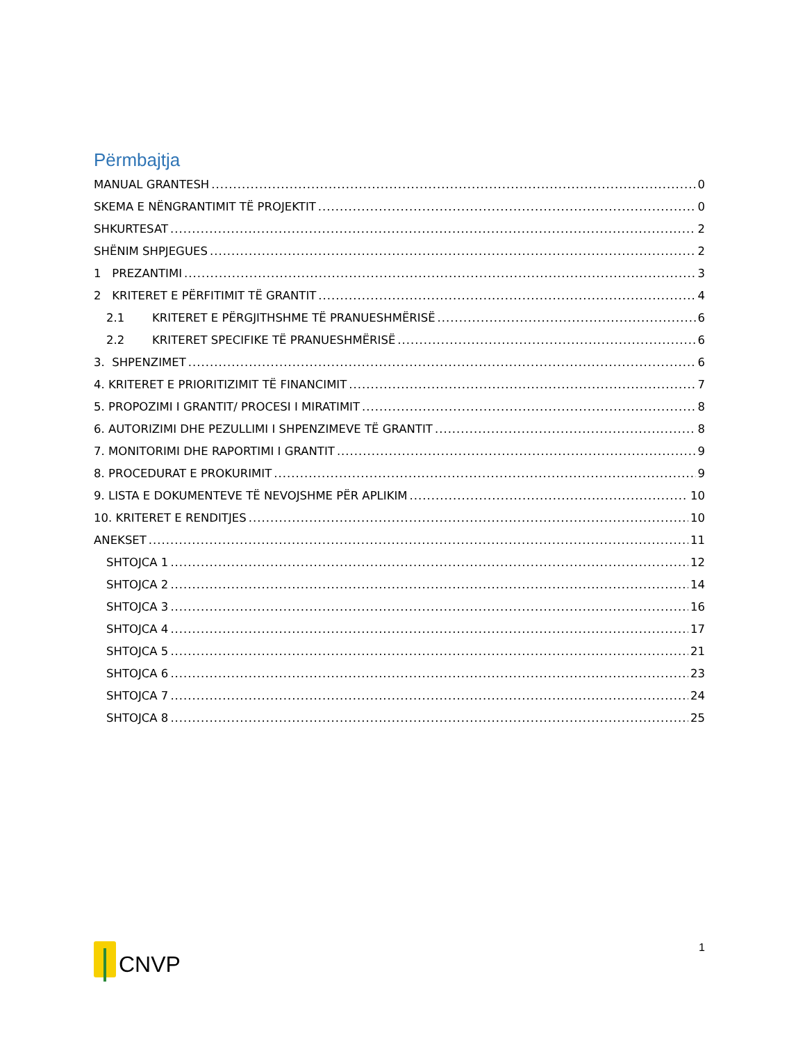Përmbajtja
MANUAL GRANTESH 0
SKEMA E NËNGRANTIMIT TË PROJEKTIT 0
SHKURTESAT 2
SHËNIM SHPJEGUES 2
1 PREZANTIMI 3
2 KRITERET E PËRFITIMIT TË GRANTIT 4
2.1 KRITERET E PËRGJITHSHME TË PRANUESHMËRISË 6
2.2 KRITERET SPECIFIKE TË PRANUESHMËRISË 6
3. SHPENZIMET 6
4. KRITERET E PRIORITIZIMIT TË FINANCIMIT 7
5. PROPOZIMI I GRANTIT/ PROCESI I MIRATIMIT 8
6. AUTORIZIMI DHE PEZULLIMI I SHPENZIMEVE TË GRANTIT 8
7. MONITORIMI DHE RAPORTIMI I GRANTIT 9
8. PROCEDURAT E PROKURIMIT 9
9. LISTA E DOKUMENTEVE TË NEVOJSHME PËR APLIKIM 10
10. KRITERET E RENDITJES 10
ANEKSET 11
SHTOJCA 1 12
SHTOJCA 2 14
SHTOJCA 3 16
SHTOJCA 4 17
SHTOJCA 5 21
SHTOJCA 6 23
SHTOJCA 7 24
SHTOJCA 8 25
CNVP
1